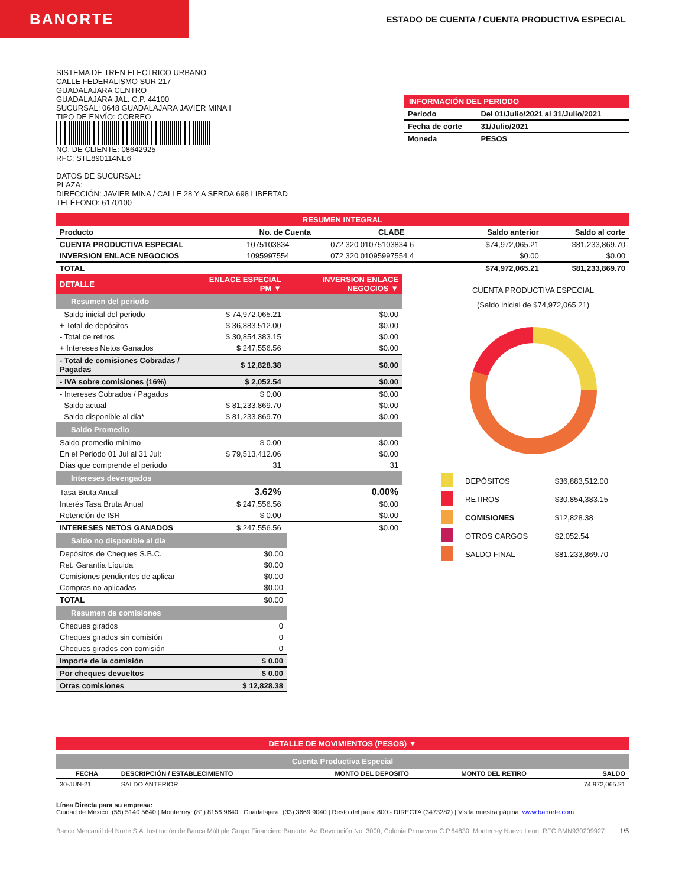BANORTE
ESTADO DE CUENTA / CUENTA PRODUCTIVA ESPECIAL
SISTEMA DE TREN ELECTRICO URBANO
CALLE FEDERALISMO SUR 217
GUADALAJARA CENTRO
GUADALAJARA JAL. C.P. 44100
SUCURSAL: 0648 GUADALAJARA JAVIER MINA I
TIPO DE ENVÍO: CORREO
NO. DE CLIENTE: 08642925
RFC: STE890114NE6
DATOS DE SUCURSAL:
PLAZA:
DIRECCIÓN: JAVIER MINA / CALLE 28 Y A SERDA 698 LIBERTAD
TELÉFONO: 6170100
INFORMACIÓN DEL PERIODO
| Periodo | Del 01/Julio/2021 al 31/Julio/2021 |
| Fecha de corte | 31/Julio/2021 |
| Moneda | PESOS |
RESUMEN INTEGRAL
| Producto | No. de Cuenta | CLABE | Saldo anterior | Saldo al corte |
| --- | --- | --- | --- | --- |
| CUENTA PRODUCTIVA ESPECIAL | 1075103834 | 072 320 01075103834 6 | $74,972,065.21 | $81,233,869.70 |
| INVERSION ENLACE NEGOCIOS | 1095997554 | 072 320 01095997554 4 | $0.00 | $0.00 |
| TOTAL | | | $74,972,065.21 | $81,233,869.70 |
| DETALLE | ENLACE ESPECIAL PM ▼ | INVERSION ENLACE NEGOCIOS ▼ |
| Resumen del periodo | | |
| Saldo inicial del periodo | $ 74,972,065.21 | $0.00 |
| + Total de depósitos | $ 36,883,512.00 | $0.00 |
| - Total de retiros | $ 30,854,383.15 | $0.00 |
| + Intereses Netos Ganados | $ 247,556.56 | $0.00 |
| - Total de comisiones Cobradas / Pagadas | $ 12,828.38 | $0.00 |
| - IVA sobre comisiones (16%) | $ 2,052.54 | $0.00 |
| - Intereses Cobrados / Pagados | $ 0.00 | $0.00 |
| Saldo actual | $ 81,233,869.70 | $0.00 |
| Saldo disponible al día* | $ 81,233,869.70 | $0.00 |
| Saldo Promedio | | |
| Saldo promedio mínimo | $ 0.00 | $0.00 |
| En el Periodo 01 Jul al 31 Jul: | $ 79,513,412.06 | $0.00 |
| Días que comprende el periodo | 31 | 31 |
| Intereses devengados | | |
| Tasa Bruta Anual | 3.62% | 0.00% |
| Interés Tasa Bruta Anual | $ 247,556.56 | $0.00 |
| Retención de ISR | $ 0.00 | $0.00 |
| INTERESES NETOS GANADOS | $ 247,556.56 | $0.00 |
| Saldo no disponible al día | |
| Depósitos de Cheques S.B.C. | $0.00 |
| Ret. Garantía Líquida | $0.00 |
| Comisiones pendientes de aplicar | $0.00 |
| Compras no aplicadas | $0.00 |
| TOTAL | $0.00 |
| Resumen de comisiones | |
| Cheques girados | 0 |
| Cheques girados sin comisión | 0 |
| Cheques girados con comisión | 0 |
| Importe de la comisión | $ 0.00 |
| Por cheques devueltos | $ 0.00 |
| Otras comisiones | $ 12,828.38 |
CUENTA PRODUCTIVA ESPECIAL
(Saldo inicial de $74,972,065.21)
| | DEPÓSITOS | $36,883,512.00 |
| | RETIROS | $30,854,383.15 |
| | COMISIONES | $12,828.38 |
| | OTROS CARGOS | $2,052.54 |
| | SALDO FINAL | $81,233,869.70 |
DETALLE DE MOVIMIENTOS (PESOS) ▼
Cuenta Productiva Especial
| FECHA | DESCRIPCIÓN / ESTABLECIMIENTO | MONTO DEL DEPOSITO | MONTO DEL RETIRO | SALDO |
| --- | --- | --- | --- | --- |
| 30-JUN-21 | SALDO ANTERIOR | | | 74,972,065.21 |
Línea Directa para su empresa:
Ciudad de México: (55) 5140 5640 | Monterrey: (81) 8156 9640 | Guadalajara: (33) 3669 9040 | Resto del país: 800 - DIRECTA (3473282) | Visita nuestra página: www.banorte.com
Banco Mercantil del Norte S.A. Institución de Banca Múltiple Grupo Financiero Banorte, Av. Revolución No. 3000, Colonia Primavera C.P.64830, Monterrey Nuevo Leon. RFC BMN930209927 1/5